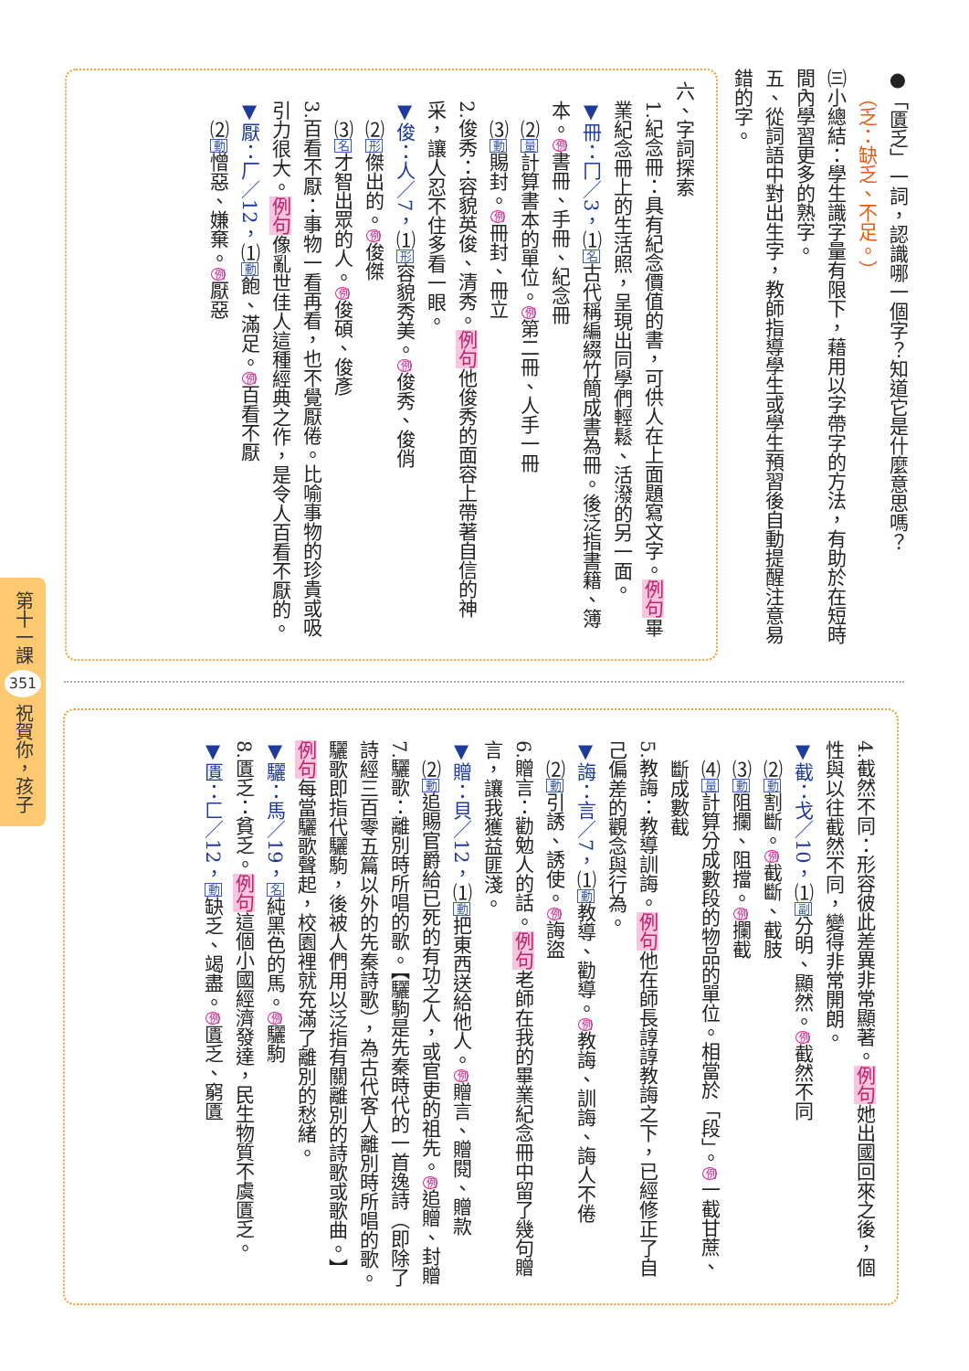第十一課 351 祝賀你，孩子
●「匱乏」一詞，認識哪一個字？知道它是什麼意思嗎？
（乏：缺乏、不足。）
㈢小總結：學生識字量有限下，藉用以字帶字的方法，有助於在短時間內學習更多的熟字。
五、從詞語中對出生字，教師指導學生或學生預習後自動提醒注意易錯的字。
六、字詞探索
1.紀念冊：具有紀念價值的書，可供人在上面題寫文字。例句畢業紀念冊上的生活照，呈現出同學們輕鬆、活潑的另一面。
▼冊：冂／3，⑴名古代稱編綴竹簡成書為冊。後泛指書籍、簿本。例書冊、手冊、紀念冊
⑵量計算書本的單位。例第二冊、人手一冊
⑶動賜封。例冊封、冊立
2.俊秀：容貌英俊、清秀。例句他俊秀的面容上帶著自信的神采，讓人忍不住多看一眼。
▼俊：人／7，⑴形容貌秀美。例俊秀、俊俏
⑵形傑出的。例俊傑
⑶名才智出眾的人。例俊碩、俊彥
3.百看不厭：事物一看再看，也不覺厭倦。比喻事物的珍貴或吸引力很大。例句像亂世佳人這種經典之作，是令人百看不厭的。
▼厭：厂／12，⑴動飽、滿足。例百看不厭
⑵動憎惡、嫌棄。例厭惡
4.截然不同：形容彼此差異非常顯著。例句她出國回來之後，個性與以往截然不同，變得非常開朗。
▼截：戈／10，⑴副分明、顯然。例截然不同
⑵動割斷。例截斷、截肢
⑶動阻攔、阻擋。例攔截
⑷量計算分成數段的物品的單位。相當於「段」。例一截甘蔗、斷成數截
5.教誨：教導訓誨。例句他在師長諄諄教誨之下，已經修正了自己偏差的觀念與行為。
▼誨：言／7，⑴動教導、勸導。例教誨、訓誨、誨人不倦
⑵動引誘、誘使。例誨盜
6.贈言：勸勉人的話。例句老師在我的畢業紀念冊中留了幾句贈言，讓我獲益匪淺。
▼贈：貝／12，⑴動把東西送給他人。例贈言、贈閱、贈款
⑵動追賜官爵給已死的有功之人，或官吏的祖先。例追贈、封贈
7.驪歌：離別時所唱的歌。【驪駒是先秦時代的一首逸詩（即除了詩經三百零五篇以外的先秦詩歌），為古代客人離別時所唱的歌。驪歌即指代驪駒，後被人們用以泛指有關離別的詩歌或歌曲。】例句每當驪歌聲起，校園裡就充滿了離別的愁緒。
▼驪：馬／19，名純黑色的馬。例驪駒
8.匱乏：貧乏。例句這個小國經濟發達，民生物質不虞匱乏。
▼匱：匚／12，動缺乏、竭盡。例匱乏、窮匱